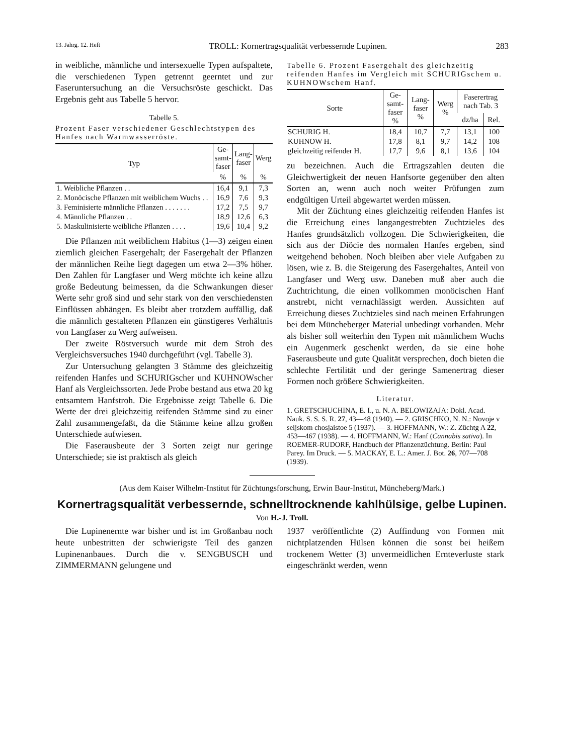13. Jahrg. 12. Heft TROLL: Kornertragsqualität verbessernde Lupinen. 283
in weibliche, männliche und intersexuelle Typen aufspaltete, die verschiedenen Typen getrennt geerntet und zur Faseruntersuchung an die Versuchsröste geschickt. Das Ergebnis geht aus Tabelle 5 hervor.
Tabelle 5.
Prozent Faser verschiedener Geschlechtstypen des Hanfes nach Warmwasserröste.
| Typ | Ge- samt- faser | Lang- faser | Werg |
| --- | --- | --- | --- |
| | % | % | % |
| 1. Weibliche Pflanzen . . | 16,4 | 9,1 | 7,3 |
| 2. Monöcische Pflanzen mit weiblichem Wuchs . . | 16,9 | 7,6 | 9,3 |
| 3. Feminisierte männliche Pflanzen . . . . . . . | 17,2 | 7,5 | 9,7 |
| 4. Männliche Pflanzen . . | 18,9 | 12,6 | 6,3 |
| 5. Maskulinisierte weibliche Pflanzen . . . . | 19,6 | 10,4 | 9,2 |
Die Pflanzen mit weiblichem Habitus (1—3) zeigen einen ziemlich gleichen Fasergehalt; der Fasergehalt der Pflanzen der männlichen Reihe liegt dagegen um etwa 2—3% höher. Den Zahlen für Langfaser und Werg möchte ich keine allzu große Bedeutung beimessen, da die Schwankungen dieser Werte sehr groß sind und sehr stark von den verschiedensten Einflüssen abhängen. Es bleibt aber trotzdem auffällig, daß die männlich gestalteten Pflanzen ein günstigeres Verhältnis von Langfaser zu Werg aufweisen.
Der zweite Röstversuch wurde mit dem Stroh des Vergleichsversuches 1940 durchgeführt (vgl. Tabelle 3).
Zur Untersuchung gelangten 3 Stämme des gleichzeitig reifenden Hanfes und SCHURIGscher und KUHNOWscher Hanf als Vergleichssorten. Jede Probe bestand aus etwa 20 kg entsamtem Hanfstroh. Die Ergebnisse zeigt Tabelle 6. Die Werte der drei gleichzeitig reifenden Stämme sind zu einer Zahl zusammengefaßt, da die Stämme keine allzu großen Unterschiede aufwiesen.
Die Faserausbeute der 3 Sorten zeigt nur geringe Unterschiede; sie ist praktisch als gleich
Tabelle 6. Prozent Fasergehalt des gleichzeitig reifenden Hanfes im Vergleich mit SCHURIGschem u. KUHNOWschem Hanf.
| Sorte | Ge- samt- faser % | Lang- faser % | Werg % | Faserertrag nach Tab. 3 | |
| --- | --- | --- | --- | --- | --- |
| | | | | dz/ha | Rel. |
| SCHURIG H. | 18,4 | 10,7 | 7,7 | 13,1 | 100 |
| KUHNOW H. | 17,8 | 8,1 | 9,7 | 14,2 | 108 |
| gleichzeitig reifender H. | 17,7 | 9,6 | 8,1 | 13,6 | 104 |
zu bezeichnen. Auch die Ertragszahlen deuten die Gleichwertigkeit der neuen Hanfsorte gegenüber den alten Sorten an, wenn auch noch weiter Prüfungen zum endgültigen Urteil abgewartet werden müssen.
Mit der Züchtung eines gleichzeitig reifenden Hanfes ist die Erreichung eines langangestrebten Zuchtzieles des Hanfes grundsätzlich vollzogen. Die Schwierigkeiten, die sich aus der Diöcie des normalen Hanfes ergeben, sind weitgehend behoben. Noch bleiben aber viele Aufgaben zu lösen, wie z. B. die Steigerung des Fasergehaltes, Anteil von Langfaser und Werg usw. Daneben muß aber auch die Zuchtrichtung, die einen vollkommen monöcischen Hanf anstrebt, nicht vernachlässigt werden. Aussichten auf Erreichung dieses Zuchtzieles sind nach meinen Erfahrungen bei dem Müncheberger Material unbedingt vorhanden. Mehr als bisher soll weiterhin den Typen mit männlichem Wuchs ein Augenmerk geschenkt werden, da sie eine hohe Faserausbeute und gute Qualität versprechen, doch bieten die schlechte Fertilität und der geringe Samenertrag dieser Formen noch größere Schwierigkeiten.
Literatur.
1. GRETSCHUCHINA, E. I., u. N. A. BELOWIZAJA: Dokl. Acad. Nauk. S. S. S. R. 27, 43—48 (1940). — 2. GRISCHKO, N. N.: Novoje v seljskom chosjaistoe 5 (1937). — 3. HOFFMANN, W.: Z. Züchtg A 22, 453—467 (1938). — 4. HOFFMANN, W.: Hanf (Cannabis sativa). In ROEMER-RUDORF, Handbuch der Pflanzenzüchtung. Berlin: Paul Parey. Im Druck. — 5. MACKAY, E. L.: Amer. J. Bot. 26, 707—708 (1939).
(Aus dem Kaiser Wilhelm-Institut für Züchtungsforschung, Erwin Baur-Institut, Müncheberg/Mark.)
Kornertragsqualität verbessernde, schnelltrocknende kahlhülsige, gelbe Lupinen.
Von H.-J. Troll.
Die Lupinenernte war bisher und ist im Großanbau noch heute unbestritten der schwierigste Teil des ganzen Lupinenanbaues. Durch die v. SENGBUSCH und ZIMMERMANN gelungene und
1937 veröffentlichte (2) Auffindung von Formen mit nichtplatzenden Hülsen können die sonst bei heißem trockenem Wetter (3) unvermeidlichen Ernteverluste stark eingeschränkt werden, wenn